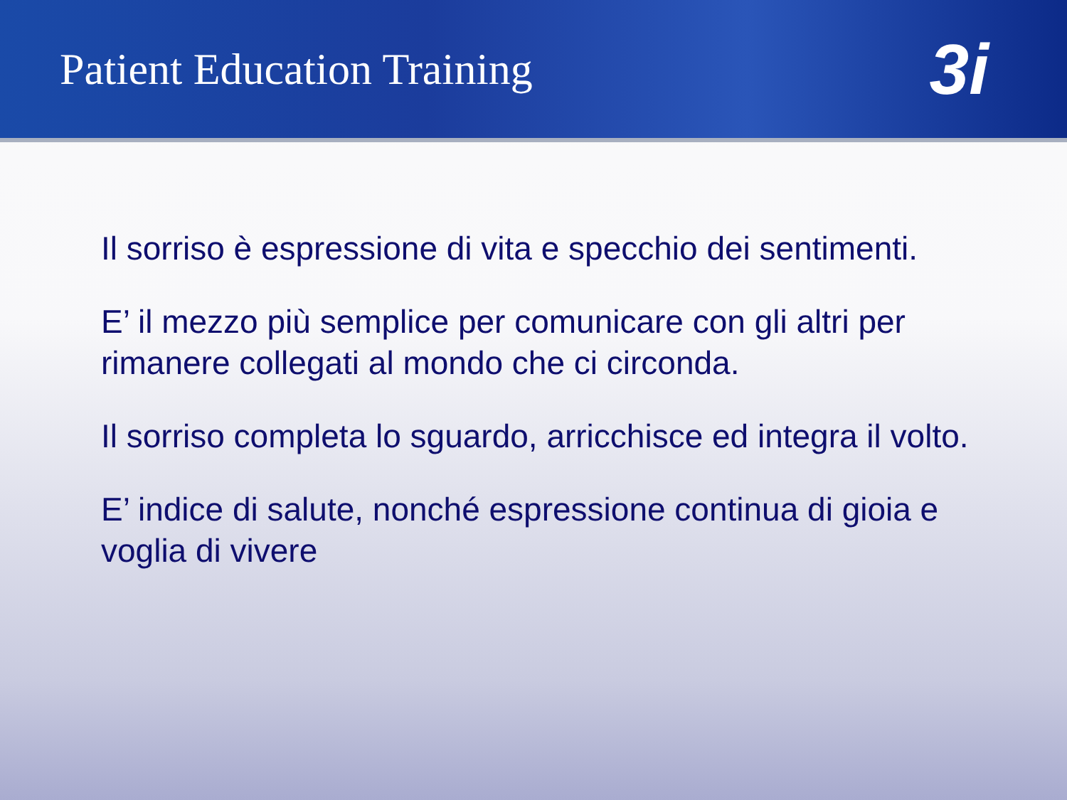Patient Education Training
3i
Il sorriso è espressione di vita e specchio dei sentimenti.
E’ il mezzo più semplice per comunicare con gli altri per rimanere collegati al mondo che ci circonda.
Il sorriso completa lo sguardo, arricchisce ed integra il volto.
E’ indice di salute, nonché espressione continua di gioia e voglia di vivere